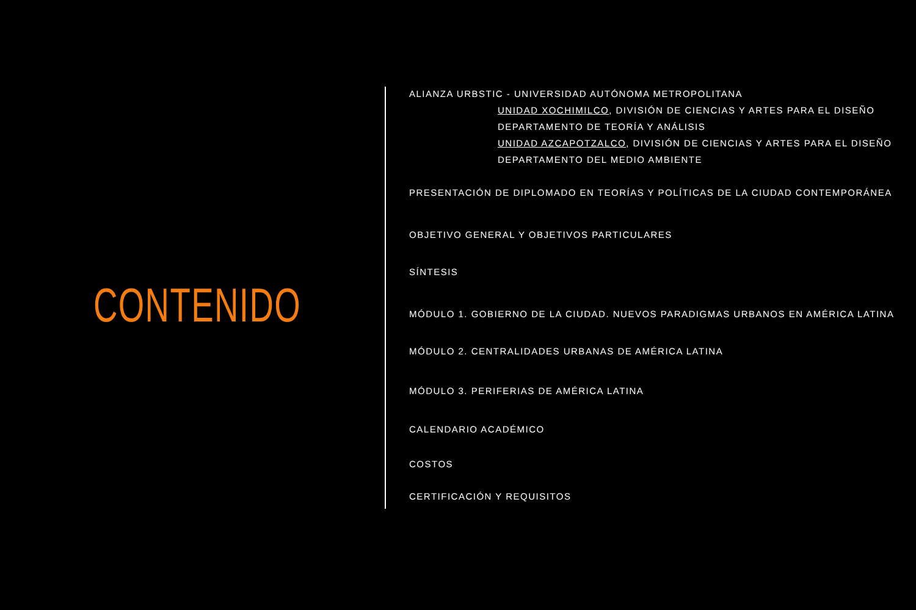CONTENIDO
ALIANZA URBSTIC - UNIVERSIDAD AUTÓNOMA METROPOLITANA
UNIDAD XOCHIMILCO, DIVISIÓN DE CIENCIAS Y ARTES PARA EL DISEÑO
DEPARTAMENTO DE TEORÍA Y ANÁLISIS
UNIDAD AZCAPOTZALCO, DIVISIÓN DE CIENCIAS Y ARTES PARA EL DISEÑO
DEPARTAMENTO DEL MEDIO AMBIENTE
PRESENTACIÓN DE DIPLOMADO EN TEORÍAS Y POLÍTICAS DE LA CIUDAD CONTEMPORÁNEA
OBJETIVO GENERAL Y OBJETIVOS PARTICULARES
SÍNTESIS
MÓDULO 1. GOBIERNO DE LA CIUDAD. NUEVOS PARADIGMAS URBANOS EN AMÉRICA LATINA
MÓDULO 2. CENTRALIDADES URBANAS DE AMÉRICA LATINA
MÓDULO 3. PERIFERIAS DE AMÉRICA LATINA
CALENDARIO ACADÉMICO
COSTOS
CERTIFICACIÓN Y REQUISITOS